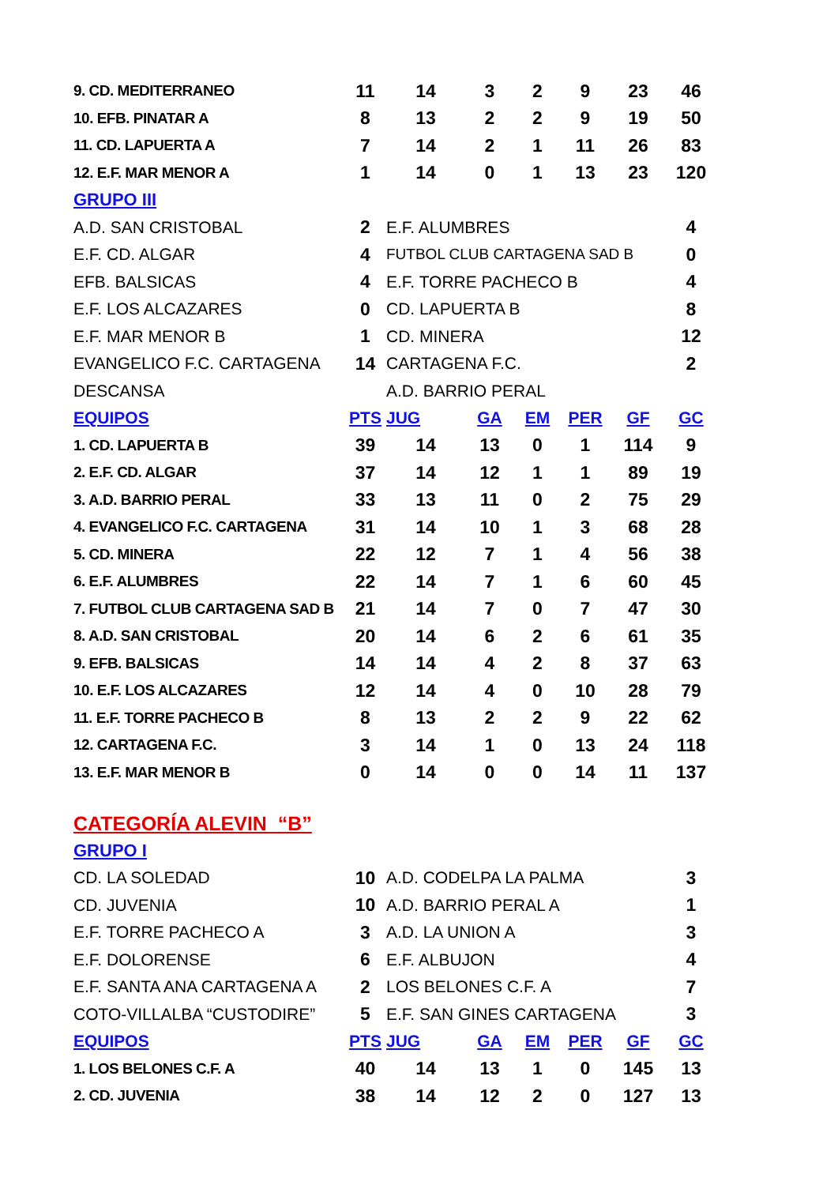| 9. CD. MEDITERRANEO | 11 | 14 | 3 | 2 | 9 | 23 | 46 |
| 10. EFB. PINATAR A | 8 | 13 | 2 | 2 | 9 | 19 | 50 |
| 11. CD. LAPUERTA A | 7 | 14 | 2 | 1 | 11 | 26 | 83 |
| 12. E.F. MAR MENOR A | 1 | 14 | 0 | 1 | 13 | 23 | 120 |
| GRUPO III | | | | | | | |
| A.D. SAN CRISTOBAL | 2 | E.F. ALUMBRES | | | | | 4 |
| E.F. CD. ALGAR | 4 | FUTBOL CLUB CARTAGENA SAD B | | | | | 0 |
| EFB. BALSICAS | 4 | E.F. TORRE PACHECO B | | | | | 4 |
| E.F. LOS ALCAZARES | 0 | CD. LAPUERTA B | | | | | 8 |
| E.F. MAR MENOR B | 1 | CD. MINERA | | | | | 12 |
| EVANGELICO F.C. CARTAGENA | 14 | CARTAGENA F.C. | | | | | 2 |
| DESCANSA | | A.D. BARRIO PERAL | | | | | |
| EQUIPOS | PTS | JUG | GA | EM | PER | GF | GC |
| 1. CD. LAPUERTA B | 39 | 14 | 13 | 0 | 1 | 114 | 9 |
| 2. E.F. CD. ALGAR | 37 | 14 | 12 | 1 | 1 | 89 | 19 |
| 3. A.D. BARRIO PERAL | 33 | 13 | 11 | 0 | 2 | 75 | 29 |
| 4. EVANGELICO F.C. CARTAGENA | 31 | 14 | 10 | 1 | 3 | 68 | 28 |
| 5. CD. MINERA | 22 | 12 | 7 | 1 | 4 | 56 | 38 |
| 6. E.F. ALUMBRES | 22 | 14 | 7 | 1 | 6 | 60 | 45 |
| 7. FUTBOL CLUB CARTAGENA SAD B | 21 | 14 | 7 | 0 | 7 | 47 | 30 |
| 8. A.D. SAN CRISTOBAL | 20 | 14 | 6 | 2 | 6 | 61 | 35 |
| 9. EFB. BALSICAS | 14 | 14 | 4 | 2 | 8 | 37 | 63 |
| 10. E.F. LOS ALCAZARES | 12 | 14 | 4 | 0 | 10 | 28 | 79 |
| 11. E.F. TORRE PACHECO B | 8 | 13 | 2 | 2 | 9 | 22 | 62 |
| 12. CARTAGENA F.C. | 3 | 14 | 1 | 0 | 13 | 24 | 118 |
| 13. E.F. MAR MENOR B | 0 | 14 | 0 | 0 | 14 | 11 | 137 |
| CATEGORÍA ALEVIN “B” | | | | | | | |
| GRUPO I | | | | | | | |
| CD. LA SOLEDAD | 10 | A.D. CODELPA LA PALMA | | | | | 3 |
| CD. JUVENIA | 10 | A.D. BARRIO PERAL A | | | | | 1 |
| E.F. TORRE PACHECO A | 3 | A.D. LA UNION A | | | | | 3 |
| E.F. DOLORENSE | 6 | E.F. ALBUJON | | | | | 4 |
| E.F. SANTA ANA CARTAGENA A | 2 | LOS BELONES C.F. A | | | | | 7 |
| COTO-VILLALBA “CUSTODIRE” | 5 | E.F. SAN GINES CARTAGENA | | | | | 3 |
| EQUIPOS | PTS | JUG | GA | EM | PER | GF | GC |
| 1. LOS BELONES C.F. A | 40 | 14 | 13 | 1 | 0 | 145 | 13 |
| 2. CD. JUVENIA | 38 | 14 | 12 | 2 | 0 | 127 | 13 |